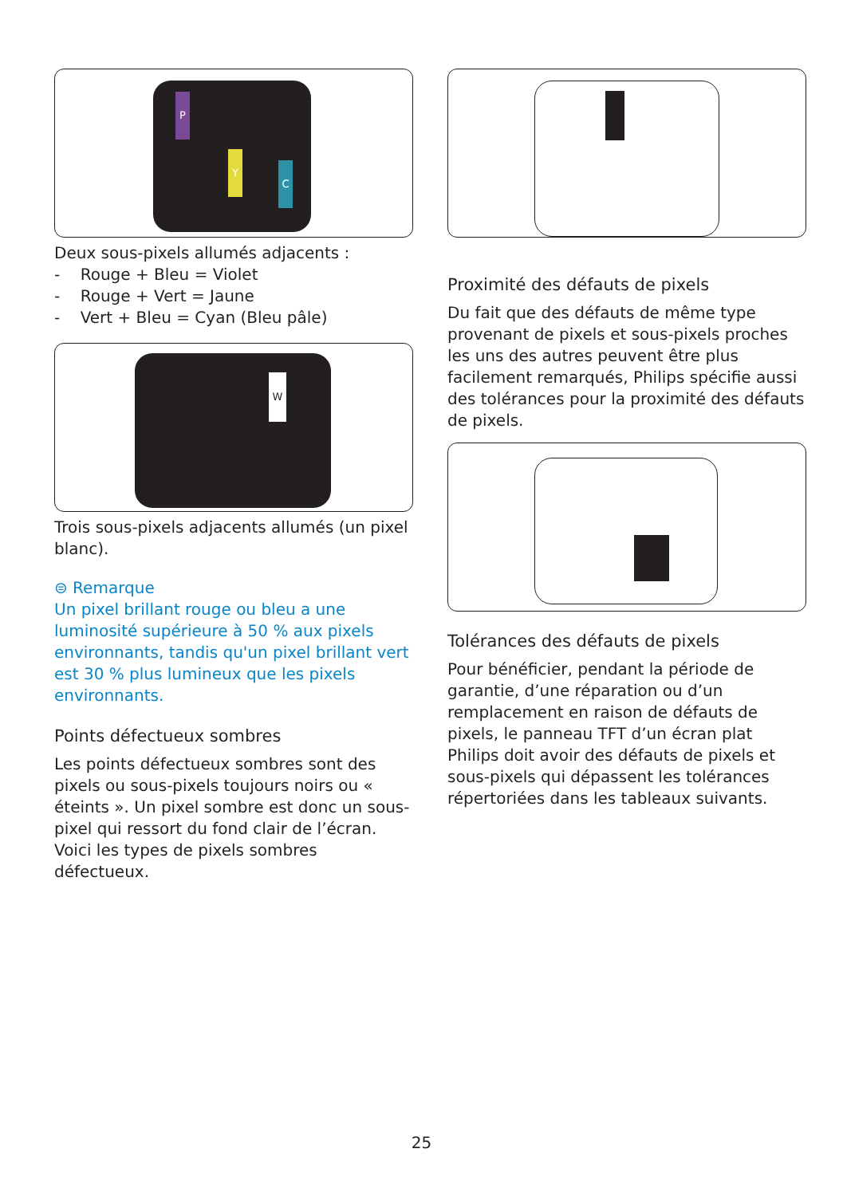P
Y
C
Deux sous-pixels allumés adjacents :
- Rouge + Bleu = Violet
- Rouge + Vert = Jaune
- Vert + Bleu = Cyan (Bleu pâle)
W
Trois sous-pixels adjacents allumés (un pixel blanc).
⊜ Remarque
Un pixel brillant rouge ou bleu a une luminosité supérieure à 50 % aux pixels environnants, tandis qu'un pixel brillant vert est 30 % plus lumineux que les pixels environnants.
Points défectueux sombres
Les points défectueux sombres sont des pixels ou sous-pixels toujours noirs ou « éteints ». Un pixel sombre est donc un sous-pixel qui ressort du fond clair de l’écran. Voici les types de pixels sombres défectueux.
Proximité des défauts de pixels
Du fait que des défauts de même type provenant de pixels et sous-pixels proches les uns des autres peuvent être plus facilement remarqués, Philips spécifie aussi des tolérances pour la proximité des défauts de pixels.
Tolérances des défauts de pixels
Pour bénéficier, pendant la période de garantie, d’une réparation ou d’un remplacement en raison de défauts de pixels, le panneau TFT d’un écran plat Philips doit avoir des défauts de pixels et sous-pixels qui dépassent les tolérances répertoriées dans les tableaux suivants.
25